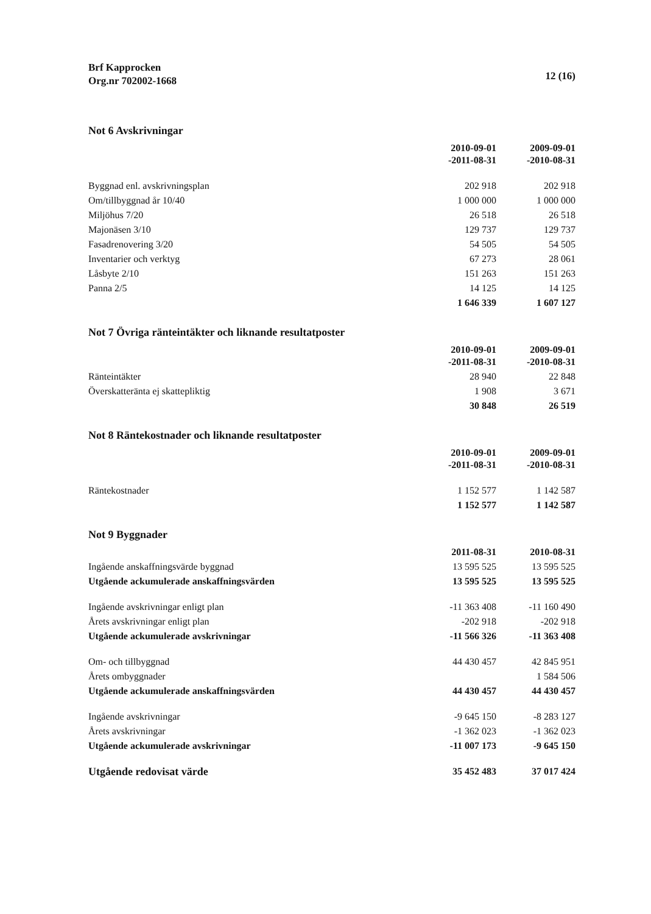Brf Kapprocken
Org.nr 702002-1668
12 (16)
Not 6 Avskrivningar
| | 2010-09-01 -2011-08-31 | 2009-09-01 -2010-08-31 |
| Byggnad enl. avskrivningsplan | 202 918 | 202 918 |
| Om/tillbyggnad år 10/40 | 1 000 000 | 1 000 000 |
| Miljöhus 7/20 | 26 518 | 26 518 |
| Majonäsen 3/10 | 129 737 | 129 737 |
| Fasadrenovering 3/20 | 54 505 | 54 505 |
| Inventarier och verktyg | 67 273 | 28 061 |
| Låsbyte 2/10 | 151 263 | 151 263 |
| Panna 2/5 | 14 125 | 14 125 |
| | 1 646 339 | 1 607 127 |
Not 7 Övriga ränteintäkter och liknande resultatposter
| | 2010-09-01 -2011-08-31 | 2009-09-01 -2010-08-31 |
| Ränteintäkter | 28 940 | 22 848 |
| Överskatteränta ej skattepliktig | 1 908 | 3 671 |
| | 30 848 | 26 519 |
Not 8 Räntekostnader och liknande resultatposter
| | 2010-09-01 -2011-08-31 | 2009-09-01 -2010-08-31 |
| Räntekostnader | 1 152 577 | 1 142 587 |
| | 1 152 577 | 1 142 587 |
Not 9 Byggnader
| | 2011-08-31 | 2010-08-31 |
| Ingående anskaffningsvärde byggnad | 13 595 525 | 13 595 525 |
| Utgående ackumulerade anskaffningsvärden | 13 595 525 | 13 595 525 |
| Ingående avskrivningar enligt plan | -11 363 408 | -11 160 490 |
| Årets avskrivningar enligt plan | -202 918 | -202 918 |
| Utgående ackumulerade avskrivningar | -11 566 326 | -11 363 408 |
| Om- och tillbyggnad | 44 430 457 | 42 845 951 |
| Årets ombyggnader | | 1 584 506 |
| Utgående ackumulerade anskaffningsvärden | 44 430 457 | 44 430 457 |
| Ingående avskrivningar | -9 645 150 | -8 283 127 |
| Årets avskrivningar | -1 362 023 | -1 362 023 |
| Utgående ackumulerade avskrivningar | -11 007 173 | -9 645 150 |
| Utgående redovisat värde | 35 452 483 | 37 017 424 |